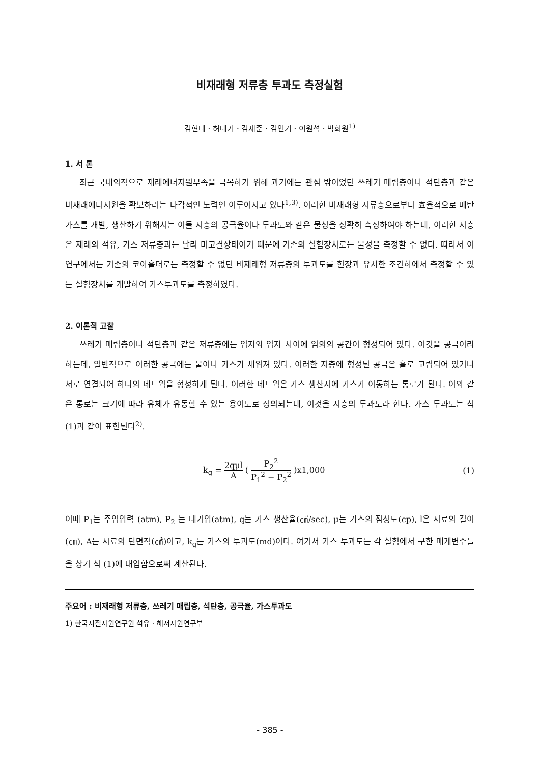비재래형 저류층 투과도 측정실험
김현태 · 허대기 · 김세준 · 김인기 · 이원석 · 박희원<sup>1)</sup>
1. 서 론
최근 국내외적으로 재래에너지원부족을 극복하기 위해 과거에는 관심 밖이었던 쓰레기 매립층이나 석탄층과 같은 비재래에너지원을 확보하려는 다각적인 노력인 이루어지고 있다<sup>1,3)</sup>. 이러한 비재래형 저류층으로부터 효율적으로 메탄가스를 개발, 생산하기 위해서는 이들 지층의 공극율이나 투과도와 같은 물성을 정확히 측정하여야 하는데, 이러한 지층은 재래의 석유, 가스 저류층과는 달리 미고결상태이기 때문에 기존의 실험장치로는 물성을 측정할 수 없다. 따라서 이 연구에서는 기존의 코아홀더로는 측정할 수 없던 비재래형 저류층의 투과도를 현장과 유사한 조건하에서 측정할 수 있는 실험장치를 개발하여 가스투과도를 측정하였다.
2. 이론적 고찰
쓰레기 매립층이나 석탄층과 같은 저류층에는 입자와 입자 사이에 임의의 공간이 형성되어 있다. 이것을 공극이라 하는데, 일반적으로 이러한 공극에는 물이나 가스가 채워져 있다. 이러한 지층에 형성된 공극은 홀로 고립되어 있거나 서로 연결되어 하나의 네트웍을 형성하게 된다. 이러한 네트웍은 가스 생산시에 가스가 이동하는 통로가 된다. 이와 같은 통로는 크기에 따라 유체가 유동할 수 있는 용이도로 정의되는데, 이것을 지층의 투과도라 한다. 가스 투과도는 식 (1)과 같이 표현된다<sup>2)</sup>.
k<sub>g</sub> = 2qμl A ( P<sub>2</sub><sup>2</sup> P<sub>1</sub><sup>2</sup> − P<sub>2</sub><sup>2</sup> )x1,000 (1)
이때 P<sub>1</sub>는 주입압력 (atm), P<sub>2</sub> 는 대기압(atm), q는 가스 생산율(㎤/sec), μ는 가스의 점성도(cp), l은 시료의 길이(㎝), A는 시료의 단면적(㎠)이고, k<sub>g</sub>는 가스의 투과도(md)이다. 여기서 가스 투과도는 각 실험에서 구한 매개변수들을 상기 식 (1)에 대입함으로써 계산된다.
주요어 : 비재래형 저류층, 쓰레기 매립층, 석탄층, 공극율, 가스투과도
1) 한국지질자원연구원 석유 · 해저자원연구부
- 385 -